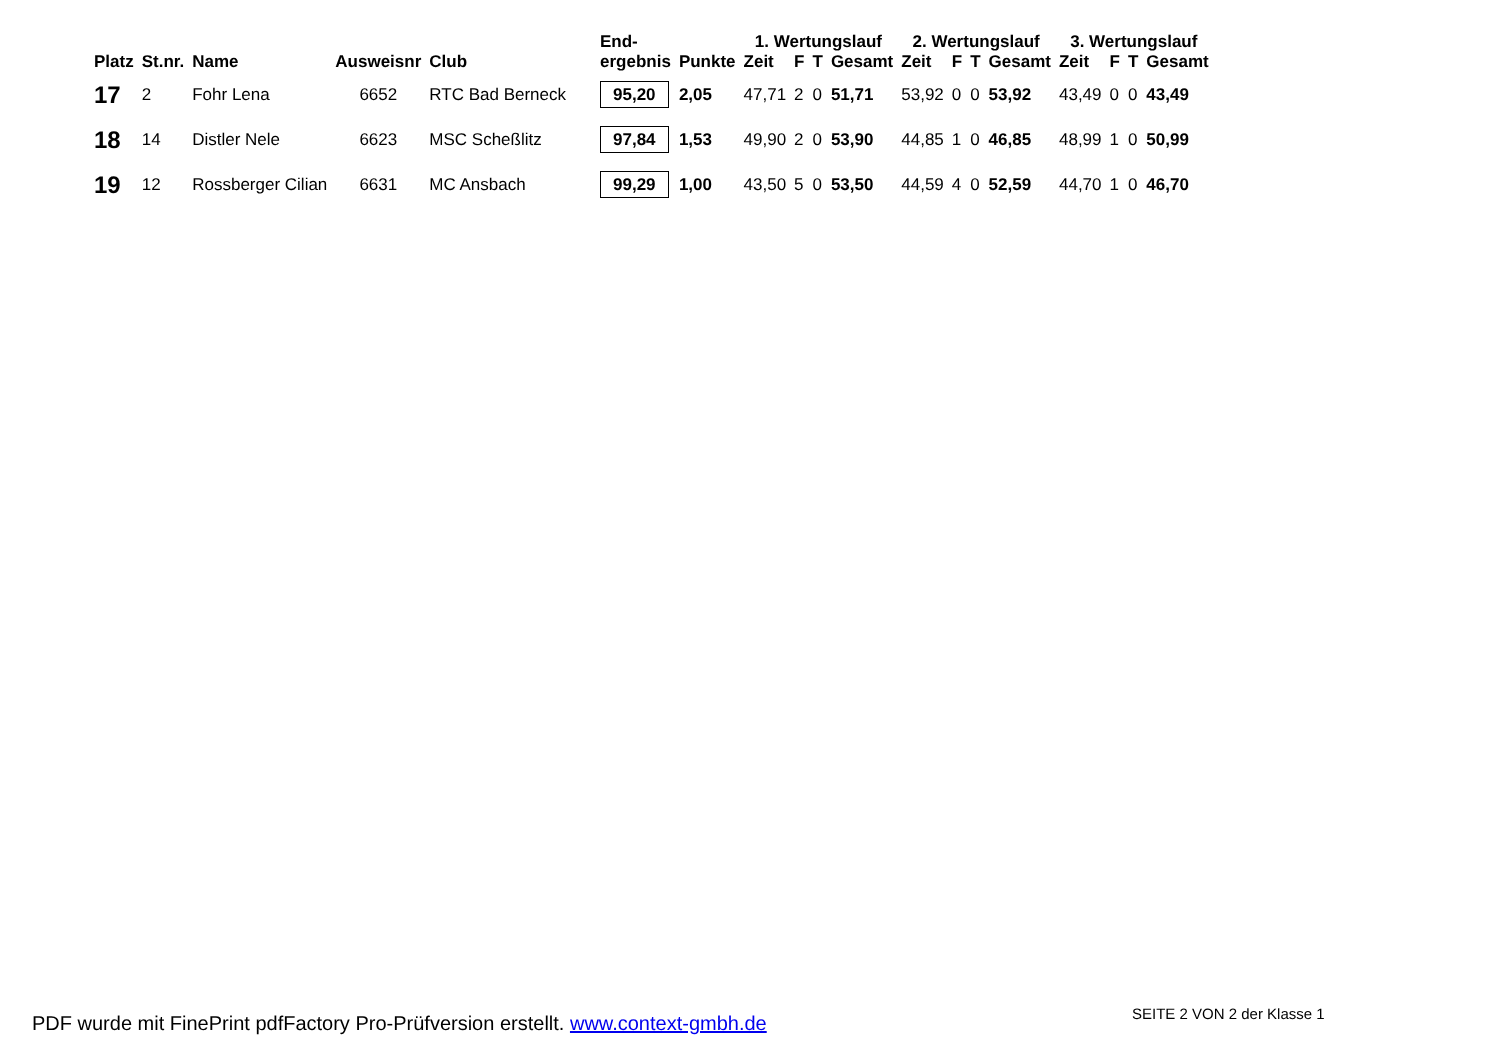| Platz | St.nr. | Name | Ausweisnr | Club | End- ergebnis | Punkte | 1. Wertungslauf | | | | 2. Wertungslauf | | | | 3. Wertungslauf | | | |
| --- | --- | --- | --- | --- | --- | --- | --- | --- | --- | --- | --- | --- | --- | --- | --- | --- | --- | --- |
| | | | | | | | Zeit | F | T | Gesamt | Zeit | F | T | Gesamt | Zeit | F | T | Gesamt |
| 17 | 2 | Fohr Lena | 6652 | RTC Bad Berneck | 95,20 | 2,05 | 47,71 | 2 | 0 | 51,71 | 53,92 | 0 | 0 | 53,92 | 43,49 | 0 | 0 | 43,49 |
| 18 | 14 | Distler Nele | 6623 | MSC Scheßlitz | 97,84 | 1,53 | 49,90 | 2 | 0 | 53,90 | 44,85 | 1 | 0 | 46,85 | 48,99 | 1 | 0 | 50,99 |
| 19 | 12 | Rossberger Cilian | 6631 | MC Ansbach | 99,29 | 1,00 | 43,50 | 5 | 0 | 53,50 | 44,59 | 4 | 0 | 52,59 | 44,70 | 1 | 0 | 46,70 |
SEITE 2 VON 2 der Klasse 1
PDF wurde mit FinePrint pdfFactory Pro-Prüfversion erstellt. www.context-gmbh.de